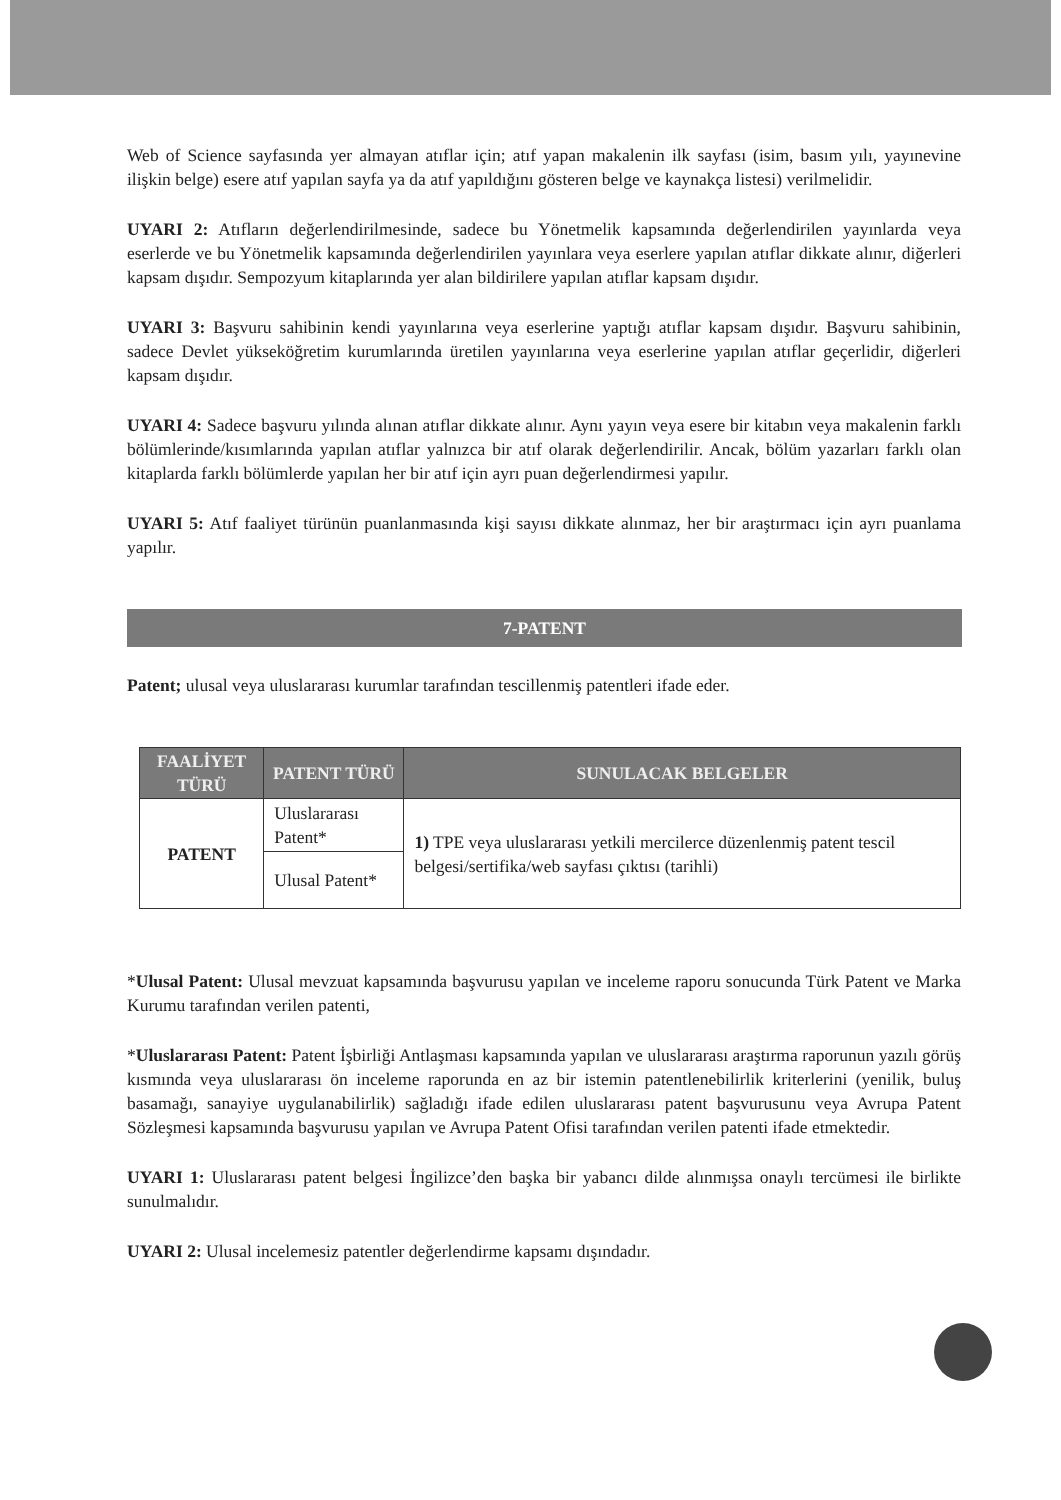Web of Science sayfasında yer almayan atıflar için; atıf yapan makalenin ilk sayfası (isim, basım yılı, yayınevine ilişkin belge) esere atıf yapılan sayfa ya da atıf yapıldığını gösteren belge ve kaynakça listesi) verilmelidir.
UYARI 2: Atıfların değerlendirilmesinde, sadece bu Yönetmelik kapsamında değerlendirilen yayınlarda veya eserlerde ve bu Yönetmelik kapsamında değerlendirilen yayınlara veya eserlere yapılan atıflar dikkate alınır, diğerleri kapsam dışıdır. Sempozyum kitaplarında yer alan bildirilere yapılan atıflar kapsam dışıdır.
UYARI 3: Başvuru sahibinin kendi yayınlarına veya eserlerine yaptığı atıflar kapsam dışıdır. Başvuru sahibinin, sadece Devlet yükseköğretim kurumlarında üretilen yayınlarına veya eserlerine yapılan atıflar geçerlidir, diğerleri kapsam dışıdır.
UYARI 4: Sadece başvuru yılında alınan atıflar dikkate alınır. Aynı yayın veya esere bir kitabın veya makalenin farklı bölümlerinde/kısımlarında yapılan atıflar yalnızca bir atıf olarak değerlendirilir. Ancak, bölüm yazarları farklı olan kitaplarda farklı bölümlerde yapılan her bir atıf için ayrı puan değerlendirmesi yapılır.
UYARI 5: Atıf faaliyet türünün puanlanmasında kişi sayısı dikkate alınmaz, her bir araştırmacı için ayrı puanlama yapılır.
7-PATENT
Patent; ulusal veya uluslararası kurumlar tarafından tescillenmiş patentleri ifade eder.
| FAALİYET TÜRÜ | PATENT TÜRÜ | SUNULACAK BELGELER |
| --- | --- | --- |
| PATENT | Uluslararası Patent* | 1) TPE veya uluslararası yetkili mercilerce düzenlenmiş patent tescil belgesi/sertifika/web sayfası çıktısı (tarihli) |
| | Ulusal Patent* | |
*Ulusal Patent: Ulusal mevzuat kapsamında başvurusu yapılan ve inceleme raporu sonucunda Türk Patent ve Marka Kurumu tarafından verilen patenti,
*Uluslararası Patent: Patent İşbirliği Antlaşması kapsamında yapılan ve uluslararası araştırma raporunun yazılı görüş kısmında veya uluslararası ön inceleme raporunda en az bir istemin patentlenebilirlik kriterlerini (yenilik, buluş basamağı, sanayiye uygulanabilirlik) sağladığı ifade edilen uluslararası patent başvurusunu veya Avrupa Patent Sözleşmesi kapsamında başvurusu yapılan ve Avrupa Patent Ofisi tarafından verilen patenti ifade etmektedir.
UYARI 1: Uluslararası patent belgesi İngilizce’den başka bir yabancı dilde alınmışsa onaylı tercümesi ile birlikte sunulmalıdır.
UYARI 2: Ulusal incelemesiz patentler değerlendirme kapsamı dışındadır.